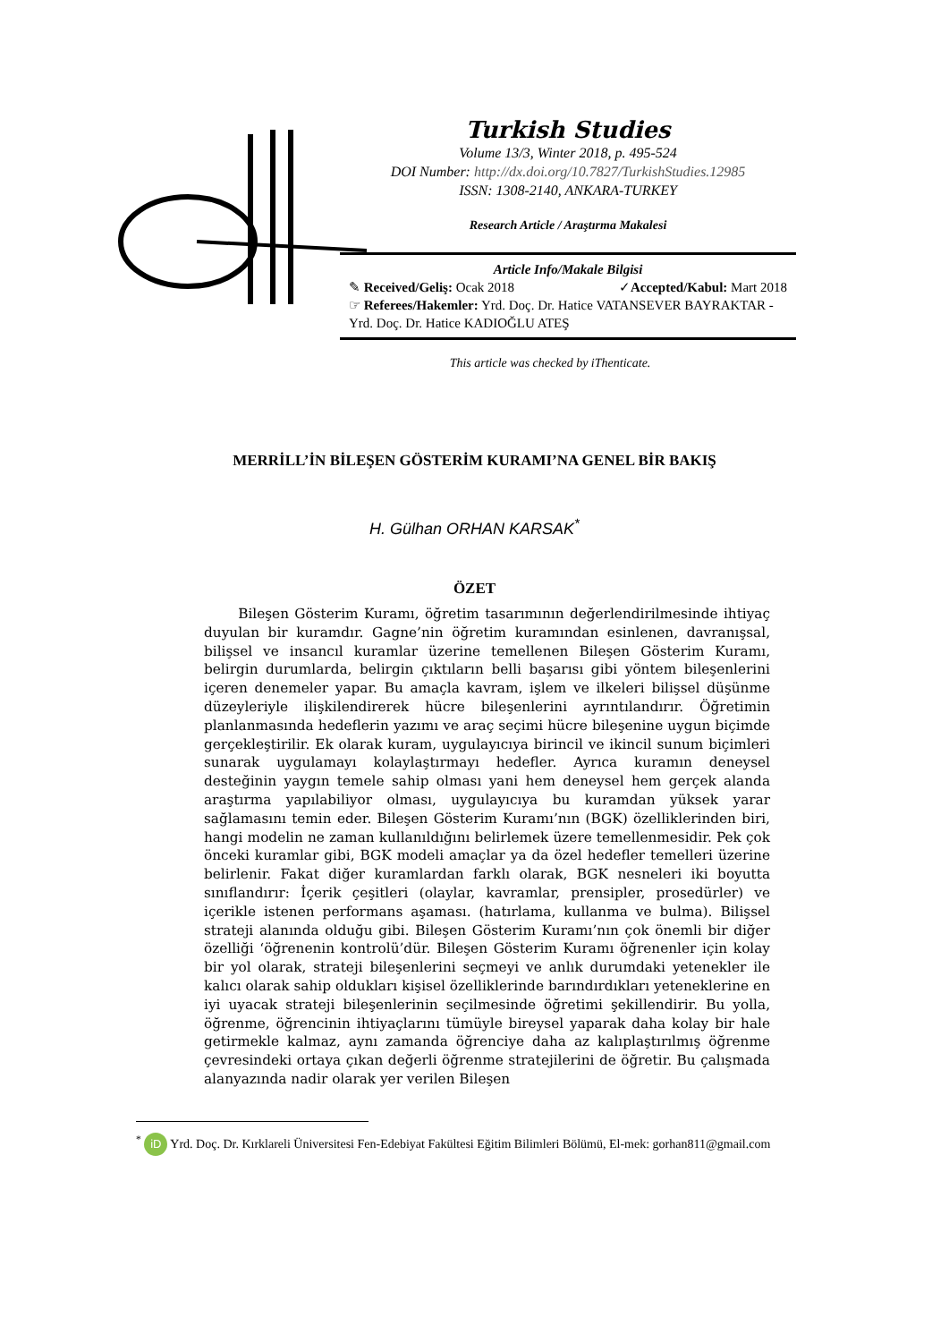Turkish Studies
Volume 13/3, Winter 2018, p. 495-524
DOI Number: http://dx.doi.org/10.7827/TurkishStudies.12985
ISSN: 1308-2140, ANKARA-TURKEY
Research Article / Araştırma Makalesi
Article Info/Makale Bilgisi
✎ Received/Geliş: Ocak 2018 ✓Accepted/Kabul: Mart 2018
☞ Referees/Hakemler: Yrd. Doç. Dr. Hatice VATANSEVER BAYRAKTAR - Yrd. Doç. Dr. Hatice KADIOĞLU ATEŞ
This article was checked by iThenticate.
MERRİLL’İN BİLEŞEN GÖSTERİM KURAMI’NA GENEL BİR BAKIŞ
H. Gülhan ORHAN KARSAK<sup>*</sup>
ÖZET
Bileşen Gösterim Kuramı, öğretim tasarımının değerlendirilmesinde ihtiyaç duyulan bir kuramdır. Gagne’nin öğretim kuramından esinlenen, davranışsal, bilişsel ve insancıl kuramlar üzerine temellenen Bileşen Gösterim Kuramı, belirgin durumlarda, belirgin çıktıların belli başarısı gibi yöntem bileşenlerini içeren denemeler yapar. Bu amaçla kavram, işlem ve ilkeleri bilişsel düşünme düzeyleriyle ilişkilendirerek hücre bileşenlerini ayrıntılandırır. Öğretimin planlanmasında hedeflerin yazımı ve araç seçimi hücre bileşenine uygun biçimde gerçekleştirilir. Ek olarak kuram, uygulayıcıya birincil ve ikincil sunum biçimleri sunarak uygulamayı kolaylaştırmayı hedefler. Ayrıca kuramın deneysel desteğinin yaygın temele sahip olması yani hem deneysel hem gerçek alanda araştırma yapılabiliyor olması, uygulayıcıya bu kuramdan yüksek yarar sağlamasını temin eder. Bileşen Gösterim Kuramı’nın (BGK) özelliklerinden biri, hangi modelin ne zaman kullanıldığını belirlemek üzere temellenmesidir. Pek çok önceki kuramlar gibi, BGK modeli amaçlar ya da özel hedefler temelleri üzerine belirlenir. Fakat diğer kuramlardan farklı olarak, BGK nesneleri iki boyutta sınıflandırır: İçerik çeşitleri (olaylar, kavramlar, prensipler, prosedürler) ve içerikle istenen performans aşaması. (hatırlama, kullanma ve bulma). Bilişsel strateji alanında olduğu gibi. Bileşen Gösterim Kuramı’nın çok önemli bir diğer özelliği ‘öğrenenin kontrolü’dür. Bileşen Gösterim Kuramı öğrenenler için kolay bir yol olarak, strateji bileşenlerini seçmeyi ve anlık durumdaki yetenekler ile kalıcı olarak sahip oldukları kişisel özelliklerinde barındırdıkları yeteneklerine en iyi uyacak strateji bileşenlerinin seçilmesinde öğretimi şekillendirir. Bu yolla, öğrenme, öğrencinin ihtiyaçlarını tümüyle bireysel yaparak daha kolay bir hale getirmekle kalmaz, aynı zamanda öğrenciye daha az kalıplaştırılmış öğrenme çevresindeki ortaya çıkan değerli öğrenme stratejilerini de öğretir. Bu çalışmada alanyazında nadir olarak yer verilen Bileşen
<sup>*</sup> iD Yrd. Doç. Dr. Kırklareli Üniversitesi Fen-Edebiyat Fakültesi Eğitim Bilimleri Bölümü, El-mek: gorhan811@gmail.com